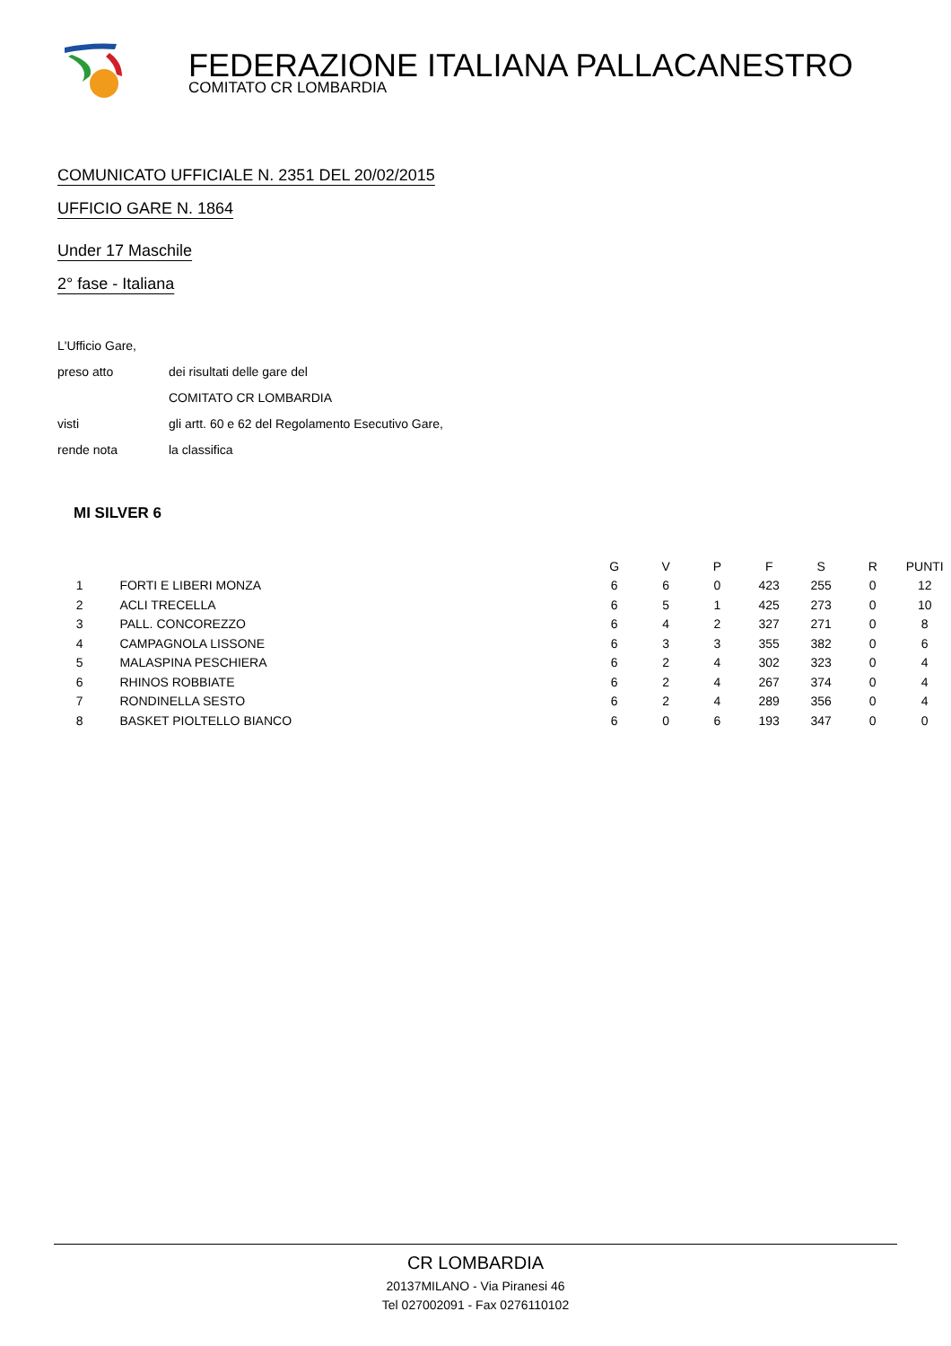FEDERAZIONE ITALIANA PALLACANESTRO
COMITATO CR LOMBARDIA
COMUNICATO UFFICIALE N. 2351 DEL 20/02/2015
UFFICIO GARE N. 1864
Under 17 Maschile
2° fase - Italiana
L'Ufficio Gare,
preso atto dei risultati delle gare del
COMITATO CR LOMBARDIA
visti gli artt. 60 e 62 del Regolamento Esecutivo Gare,
rende nota la classifica
MI SILVER 6
| | | G | V | P | F | S | R | PUNTI |
| --- | --- | --- | --- | --- | --- | --- | --- | --- |
| 1 | FORTI E LIBERI MONZA | 6 | 6 | 0 | 423 | 255 | 0 | 12 |
| 2 | ACLI TRECELLA | 6 | 5 | 1 | 425 | 273 | 0 | 10 |
| 3 | PALL. CONCOREZZO | 6 | 4 | 2 | 327 | 271 | 0 | 8 |
| 4 | CAMPAGNOLA LISSONE | 6 | 3 | 3 | 355 | 382 | 0 | 6 |
| 5 | MALASPINA PESCHIERA | 6 | 2 | 4 | 302 | 323 | 0 | 4 |
| 6 | RHINOS ROBBIATE | 6 | 2 | 4 | 267 | 374 | 0 | 4 |
| 7 | RONDINELLA SESTO | 6 | 2 | 4 | 289 | 356 | 0 | 4 |
| 8 | BASKET PIOLTELLO BIANCO | 6 | 0 | 6 | 193 | 347 | 0 | 0 |
CR LOMBARDIA
20137MILANO - Via Piranesi 46
Tel 027002091 - Fax 0276110102